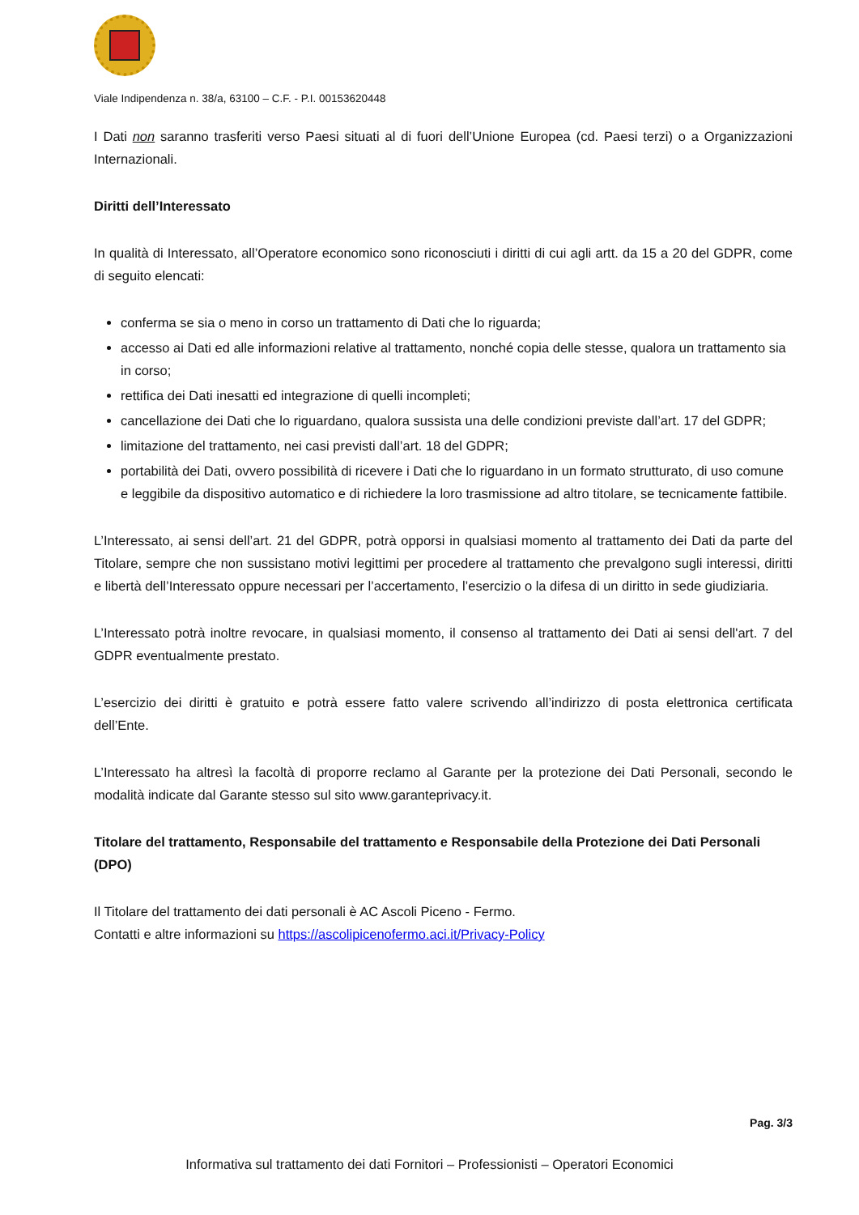Viale Indipendenza n. 38/a, 63100 – C.F. - P.I. 00153620448
I Dati non saranno trasferiti verso Paesi situati al di fuori dell’Unione Europea (cd. Paesi terzi) o a Organizzazioni Internazionali.
Diritti dell’Interessato
In qualità di Interessato, all’Operatore economico sono riconosciuti i diritti di cui agli artt. da 15 a 20 del GDPR, come di seguito elencati:
conferma se sia o meno in corso un trattamento di Dati che lo riguarda;
accesso ai Dati ed alle informazioni relative al trattamento, nonché copia delle stesse, qualora un trattamento sia in corso;
rettifica dei Dati inesatti ed integrazione di quelli incompleti;
cancellazione dei Dati che lo riguardano, qualora sussista una delle condizioni previste dall’art. 17 del GDPR;
limitazione del trattamento, nei casi previsti dall’art. 18 del GDPR;
portabilità dei Dati, ovvero possibilità di ricevere i Dati che lo riguardano in un formato strutturato, di uso comune e leggibile da dispositivo automatico e di richiedere la loro trasmissione ad altro titolare, se tecnicamente fattibile.
L’Interessato, ai sensi dell’art. 21 del GDPR, potrà opporsi in qualsiasi momento al trattamento dei Dati da parte del Titolare, sempre che non sussistano motivi legittimi per procedere al trattamento che prevalgono sugli interessi, diritti e libertà dell’Interessato oppure necessari per l’accertamento, l’esercizio o la difesa di un diritto in sede giudiziaria.
L’Interessato potrà inoltre revocare, in qualsiasi momento, il consenso al trattamento dei Dati ai sensi dell'art. 7 del GDPR eventualmente prestato.
L’esercizio dei diritti è gratuito e potrà essere fatto valere scrivendo all’indirizzo di posta elettronica certificata dell’Ente.
L’Interessato ha altresì la facoltà di proporre reclamo al Garante per la protezione dei Dati Personali, secondo le modalità indicate dal Garante stesso sul sito www.garanteprivacy.it.
Titolare del trattamento, Responsabile del trattamento e Responsabile della Protezione dei Dati Personali (DPO)
Il Titolare del trattamento dei dati personali è AC Ascoli Piceno - Fermo.
Contatti e altre informazioni su https://ascolipicenofermo.aci.it/Privacy-Policy
Pag. 3/3
Informativa sul trattamento dei dati Fornitori – Professionisti – Operatori Economici